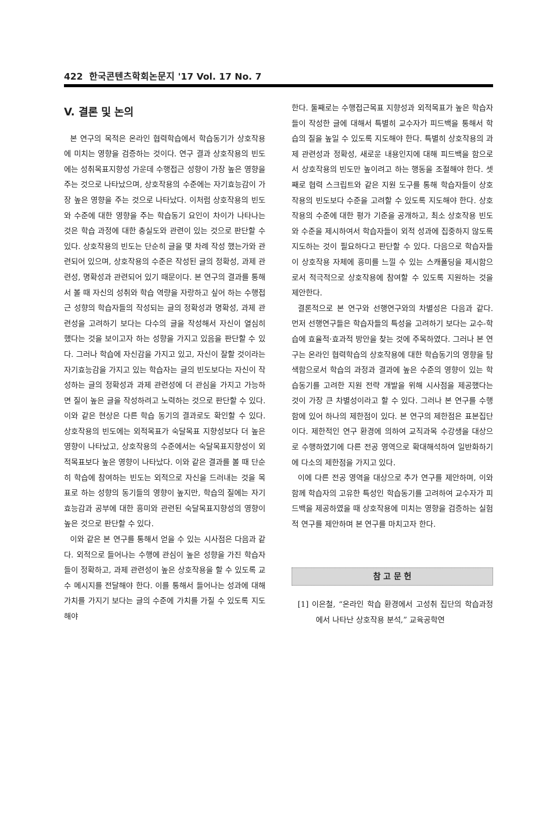422 한국콘텐츠학회논문지 '17 Vol. 17 No. 7
V. 결론 및 논의
본 연구의 목적은 온라인 협력학습에서 학습동기가 상호작용에 미치는 영향을 검증하는 것이다. 연구 결과 상호작용의 빈도에는 성취목표지향성 가운데 수행접근 성향이 가장 높은 영향을 주는 것으로 나타났으며, 상호작용의 수준에는 자기효능감이 가장 높은 영향을 주는 것으로 나타났다. 이처럼 상호작용의 빈도와 수준에 대한 영향을 주는 학습동기 요인이 차이가 나타나는 것은 학습 과정에 대한 충실도와 관련이 있는 것으로 판단할 수 있다. 상호작용의 빈도는 단순히 글을 몇 차례 작성 했는가와 관련되어 있으며, 상호작용의 수준은 작성된 글의 정확성, 과제 관련성, 명확성과 관련되어 있기 때문이다. 본 연구의 결과를 통해서 볼 때 자신의 성취와 학습 역량을 자랑하고 싶어 하는 수행접근 성향의 학습자들의 작성되는 글의 정확성과 명확성, 과제 관련성을 고려하기 보다는 다수의 글을 작성해서 자신이 열심히 했다는 것을 보이고자 하는 성향을 가지고 있음을 판단할 수 있다. 그러나 학습에 자신감을 가지고 있고, 자신이 잘할 것이라는 자기효능감을 가지고 있는 학습자는 글의 빈도보다는 자신이 작성하는 글의 정확성과 과제 관련성에 더 관심을 가지고 가능하면 질이 높은 글을 작성하려고 노력하는 것으로 판단할 수 있다. 이와 같은 현상은 다른 학습 동기의 결과로도 확인할 수 있다. 상호작용의 빈도에는 외적목표가 숙달목표 지향성보다 더 높은 영향이 나타났고, 상호작용의 수준에서는 숙달목표지향성이 외적목표보다 높은 영향이 나타났다. 이와 같은 결과를 볼 때 단순히 학습에 참여하는 빈도는 외적으로 자신을 드러내는 것을 목표로 하는 성향의 동기들의 영향이 높지만, 학습의 질에는 자기효능감과 공부에 대한 흥미와 관련된 숙달목표지향성의 영향이 높은 것으로 판단할 수 있다.
이와 같은 본 연구를 통해서 얻을 수 있는 시사점은 다음과 같다. 외적으로 들어나는 수행에 관심이 높은 성향을 가진 학습자들이 정확하고, 과제 관련성이 높은 상호작용을 할 수 있도록 교수 메시지를 전달해야 한다. 이를 통해서 들어나는 성과에 대해 가치를 가지기 보다는 글의 수준에 가치를 가질 수 있도록 지도해야
한다. 둘째로는 수행접근목표 지향성과 외적목표가 높은 학습자들이 작성한 글에 대해서 특별히 교수자가 피드백을 통해서 학습의 질을 높일 수 있도록 지도해야 한다. 특별히 상호작용의 과제 관련성과 정확성, 새로운 내용인지에 대해 피드백을 함으로서 상호작용의 빈도만 높이려고 하는 행동을 조절해야 한다. 셋째로 협력 스크립트와 같은 지원 도구를 통해 학습자들이 상호작용의 빈도보다 수준을 고려할 수 있도록 지도해야 한다. 상호작용의 수준에 대한 평가 기준을 공개하고, 최소 상호작용 빈도와 수준을 제시하여서 학습자들이 외적 성과에 집중하지 않도록 지도하는 것이 필요하다고 판단할 수 있다. 다음으로 학습자들이 상호작용 자체에 흥미를 느낄 수 있는 스캐폴딩을 제시함으로서 적극적으로 상호작용에 참여할 수 있도록 지원하는 것을 제안한다.
결론적으로 본 연구와 선행연구와의 차별성은 다음과 같다. 먼저 선행연구들은 학습자들의 특성을 고려하기 보다는 교수-학습에 효율적·효과적 방안을 찾는 것에 주목하였다. 그러나 본 연구는 온라인 협력학습의 상호작용에 대한 학습동기의 영향을 탐색함으로서 학습의 과정과 결과에 높은 수준의 영향이 있는 학습동기를 고려한 지원 전략 개발을 위해 시사점을 제공했다는 것이 가장 큰 차별성이라고 할 수 있다. 그러나 본 연구를 수행함에 있어 하나의 제한점이 있다. 본 연구의 제한점은 표본집단이다. 제한적인 연구 환경에 의하여 교직과목 수강생을 대상으로 수행하였기에 다른 전공 영역으로 확대해석하여 일반화하기에 다소의 제한점을 가지고 있다.
이에 다른 전공 영역을 대상으로 추가 연구를 제안하며, 이와 함께 학습자의 고유한 특성인 학습동기를 고려하여 교수자가 피드백을 제공하였을 때 상호작용에 미치는 영향을 검증하는 실험적 연구를 제안하며 본 연구를 마치고자 한다.
참 고 문 헌
[1] 이은철, “온라인 학습 환경에서 고성취 집단의 학습과정에서 나타난 상호작용 분석,” 교육공학연